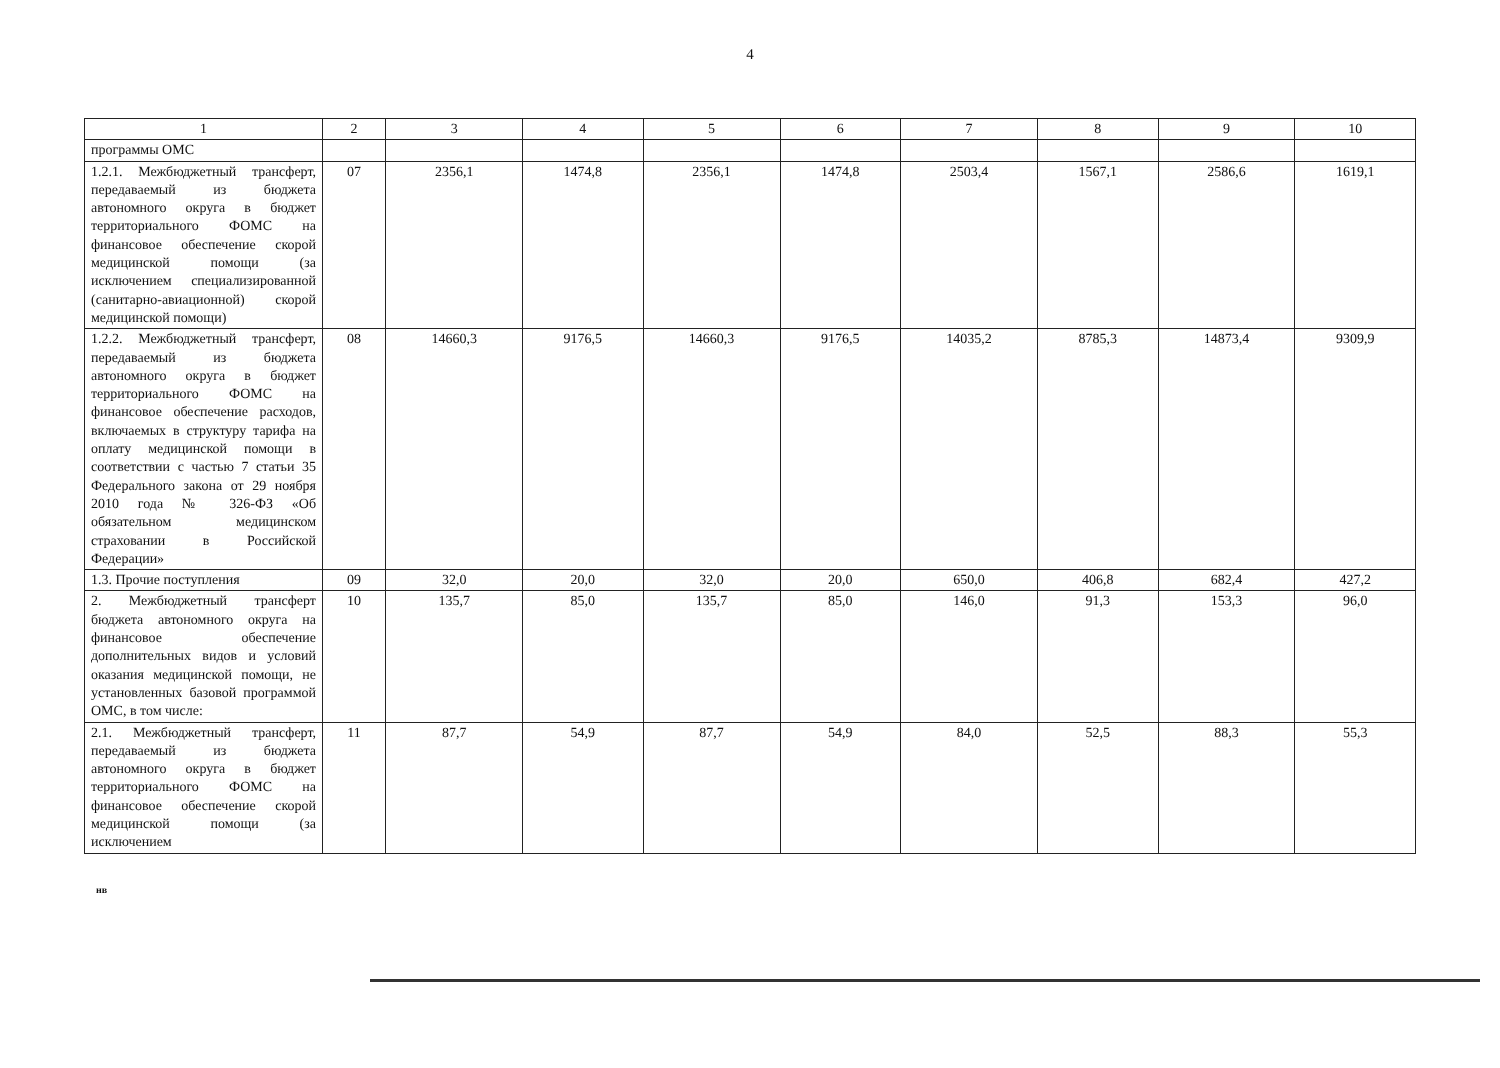4
| 1 | 2 | 3 | 4 | 5 | 6 | 7 | 8 | 9 | 10 |
| --- | --- | --- | --- | --- | --- | --- | --- | --- | --- |
| программы ОМС | | | | | | | | | |
| 1.2.1. Межбюджетный трансферт, передаваемый из бюджета автономного округа в бюджет территориального ФОМС на финансовое обеспечение скорой медицинской помощи (за исключением специализированной (санитарно-авиационной) скорой медицинской помощи) | 07 | 2356,1 | 1474,8 | 2356,1 | 1474,8 | 2503,4 | 1567,1 | 2586,6 | 1619,1 |
| 1.2.2. Межбюджетный трансферт, передаваемый из бюджета автономного округа в бюджет территориального ФОМС на финансовое обеспечение расходов, включаемых в структуру тарифа на оплату медицинской помощи в соответствии с частью 7 статьи 35 Федерального закона от 29 ноября 2010 года № 326-ФЗ «Об обязательном медицинском страховании в Российской Федерации» | 08 | 14660,3 | 9176,5 | 14660,3 | 9176,5 | 14035,2 | 8785,3 | 14873,4 | 9309,9 |
| 1.3. Прочие поступления | 09 | 32,0 | 20,0 | 32,0 | 20,0 | 650,0 | 406,8 | 682,4 | 427,2 |
| 2. Межбюджетный трансферт бюджета автономного округа на финансовое обеспечение дополнительных видов и условий оказания медицинской помощи, не установленных базовой программой ОМС, в том числе: | 10 | 135,7 | 85,0 | 135,7 | 85,0 | 146,0 | 91,3 | 153,3 | 96,0 |
| 2.1. Межбюджетный трансферт, передаваемый из бюджета автономного округа в бюджет территориального ФОМС на финансовое обеспечение скорой медицинской помощи (за исключением | 11 | 87,7 | 54,9 | 87,7 | 54,9 | 84,0 | 52,5 | 88,3 | 55,3 |
нв